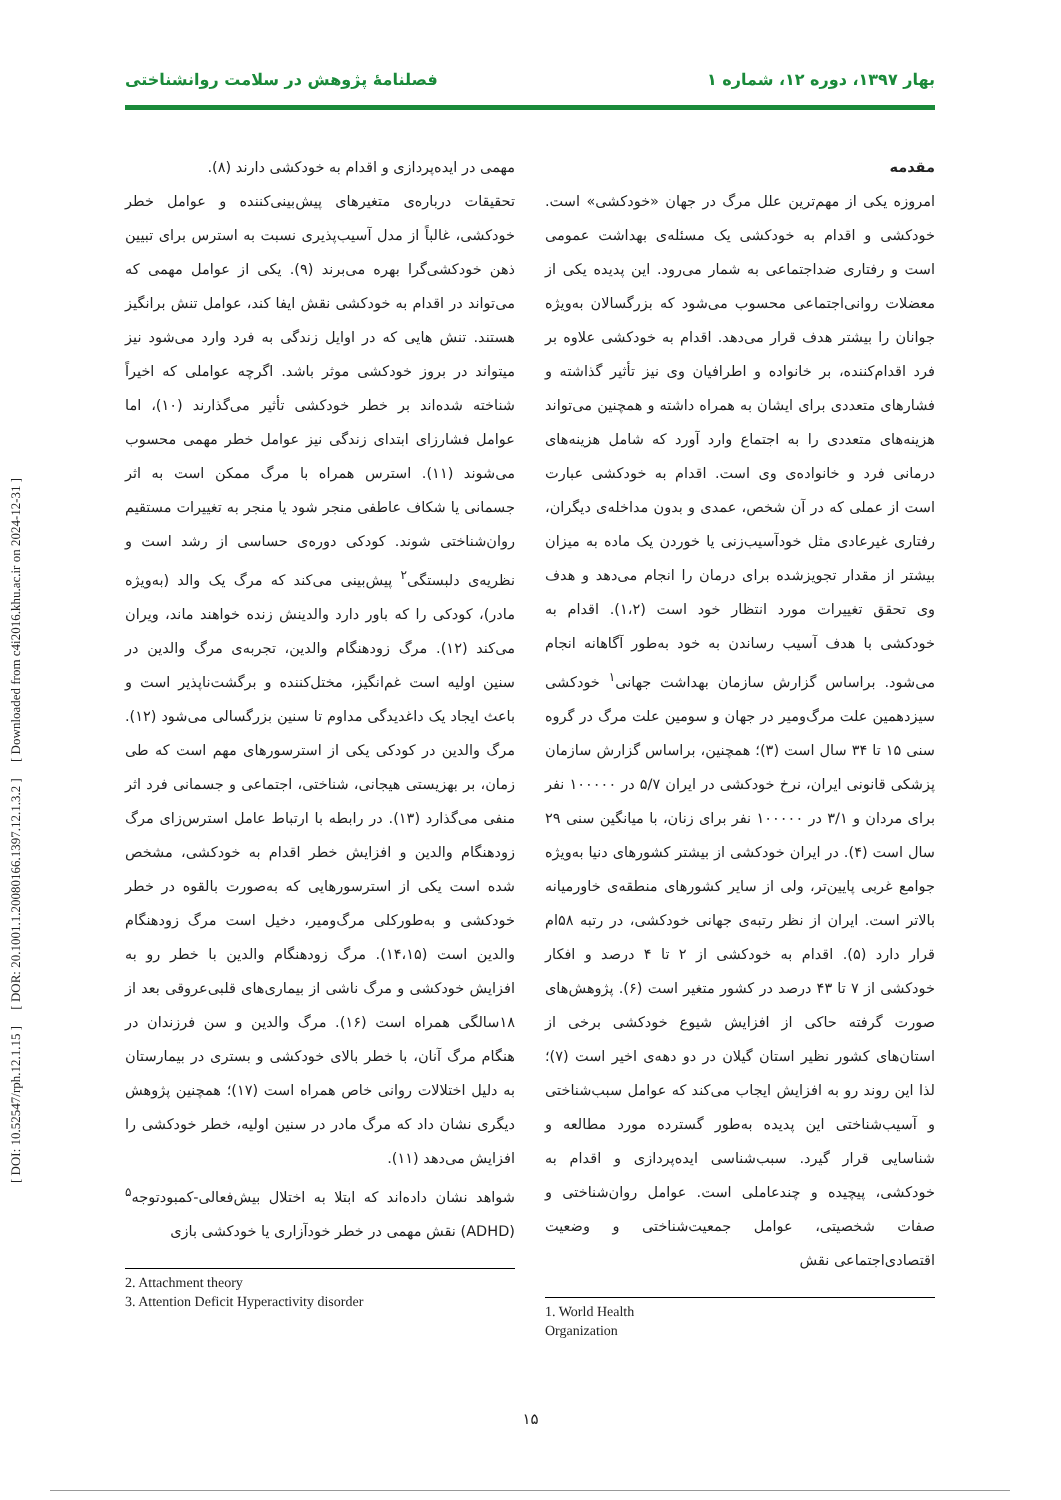بهار ۱۳۹۷، دوره ۱۲، شماره ۱ فصلنامۀ پژوهش در سلامت روانشناختی
مقدمه
امروزه یکی از مهم‌ترین علل مرگ در جهان «خودکشی» است. خودکشی و اقدام به خودکشی یک مسئله‌ی بهداشت عمومی است و رفتاری ضداجتماعی به شمار می‌رود. این پدیده یکی از معضلات روانی‌اجتماعی محسوب می‌شود که بزرگسالان به‌ویژه جوانان را بیشتر هدف قرار می‌دهد. اقدام به خودکشی علاوه بر فرد اقدام‌کننده، بر خانواده و اطرافیان وی نیز تأثیر گذاشته و فشارهای متعددی برای ایشان به همراه داشته و همچنین می‌تواند هزینه‌های متعددی را به اجتماع وارد آورد که شامل هزینه‌های درمانی فرد و خانواده‌ی وی است. اقدام به خودکشی عبارت است از عملی که در آن شخص، عمدی و بدون مداخله‌ی دیگران، رفتاری غیرعادی مثل خودآسیب‌زنی یا خوردن یک ماده به میزان بیشتر از مقدار تجویزشده برای درمان را انجام می‌دهد و هدف وی تحقق تغییرات مورد انتظار خود است (۱،۲). اقدام به خودکشی با هدف آسیب رساندن به خود به‌طور آگاهانه انجام می‌شود. براساس گزارش سازمان بهداشت جهانی<sup>۱</sup> خودکشی سیزدهمین علت مرگ‌ومیر در جهان و سومین علت مرگ در گروه سنی ۱۵ تا ۳۴ سال است (۳)؛ همچنین، براساس گزارش سازمان پزشکی قانونی ایران، نرخ خودکشی در ایران ۵/۷ در ۱۰۰۰۰۰ نفر برای مردان و ۳/۱ در ۱۰۰۰۰۰ نفر برای زنان، با میانگین سنی ۲۹ سال است (۴). در ایران خودکشی از بیشتر کشورهای دنیا به‌ویژه جوامع غربی پایین‌تر، ولی از سایر کشورهای منطقه‌ی خاورمیانه بالاتر است. ایران از نظر رتبه‌ی جهانی خودکشی، در رتبه ۵۸ام قرار دارد (۵). اقدام به خودکشی از ۲ تا ۴ درصد و افکار خودکشی از ۷ تا ۴۳ درصد در کشور متغیر است (۶). پژوهش‌های صورت گرفته حاکی از افزایش شیوع خودکشی برخی از استان‌های کشور نظیر استان گیلان در دو دهه‌ی اخیر است (۷)؛ لذا این روند رو به افزایش ایجاب می‌کند که عوامل سبب‌شناختی و آسیب‌شناختی این پدیده به‌طور گسترده مورد مطالعه و شناسایی قرار گیرد. سبب‌شناسی ایده‌پردازی و اقدام به خودکشی، پیچیده و چندعاملی است. عوامل روان‌شناختی و صفات شخصیتی، عوامل جمعیت‌شناختی و وضعیت اقتصادی‌اجتماعی نقش
1. World Health Organization
مهمی در ایده‌پردازی و اقدام به خودکشی دارند (۸).
تحقیقات درباره‌ی متغیرهای پیش‌بینی‌کننده و عوامل خطر خودکشی، غالباً از مدل آسیب‌پذیری نسبت به استرس برای تبیین ذهن خودکشی‌گرا بهره می‌برند (۹). یکی از عوامل مهمی که می‌تواند در اقدام به خودکشی نقش ایفا کند، عوامل تنش برانگیز هستند. تنش هایی که در اوایل زندگی به فرد وارد می‌شود نیز میتواند در بروز خودکشی موثر باشد. اگرچه عواملی که اخیراً شناخته شده‌اند بر خطر خودکشی تأثیر می‌گذارند (۱۰)، اما عوامل فشارزای ابتدای زندگی نیز عوامل خطر مهمی محسوب می‌شوند (۱۱). استرس همراه با مرگ ممکن است به اثر جسمانی یا شکاف عاطفی منجر شود یا منجر به تغییرات مستقیم روان‌شناختی شوند. کودکی دوره‌ی حساسی از رشد است و نظریه‌ی دلبستگی<sup>۲</sup> پیش‌بینی می‌کند که مرگ یک والد (به‌ویژه مادر)، کودکی را که باور دارد والدینش زنده خواهند ماند، ویران می‌کند (۱۲). مرگ زودهنگام والدین، تجربه‌ی مرگ والدین در سنین اولیه است غم‌انگیز، مختل‌کننده و برگشت‌ناپذیر است و باعث ایجاد یک داغدیدگی مداوم تا سنین بزرگسالی می‌شود (۱۲). مرگ والدین در کودکی یکی از استرسورهای مهم است که طی زمان، بر بهزیستی هیجانی، شناختی، اجتماعی و جسمانی فرد اثر منفی می‌گذارد (۱۳). در رابطه با ارتباط عامل استرس‌زای مرگ زودهنگام والدین و افزایش خطر اقدام به خودکشی، مشخص شده است یکی از استرسورهایی که به‌صورت بالقوه در خطر خودکشی و به‌طورکلی مرگ‌ومیر، دخیل است مرگ زودهنگام والدین است (۱۴،۱۵). مرگ زودهنگام والدین با خطر رو به افزایش خودکشی و مرگ ناشی از بیماری‌های قلبی‌عروقی بعد از ۱۸سالگی همراه است (۱۶). مرگ والدین و سن فرزندان در هنگام مرگ آنان، با خطر بالای خودکشی و بستری در بیمارستان به دلیل اختلالات روانی خاص همراه است (۱۷)؛ همچنین پژوهش دیگری نشان داد که مرگ مادر در سنین اولیه، خطر خودکشی را افزایش می‌دهد (۱۱).
شواهد نشان داده‌اند که ابتلا به اختلال بیش‌فعالی-کمبودتوجه<sup>۵</sup> (ADHD) نقش مهمی در خطر خودآزاری یا خودکشی بازی
2. Attachment theory
3. Attention Deficit Hyperactivity disorder
[ DOI: 10.52547/rph.12.1.15 ] [ DOR: 20.1001.1.20080166.1397.12.1.3.2 ] [ Downloaded from c4i2016.khu.ac.ir on 2024-12-31 ]
۱۵